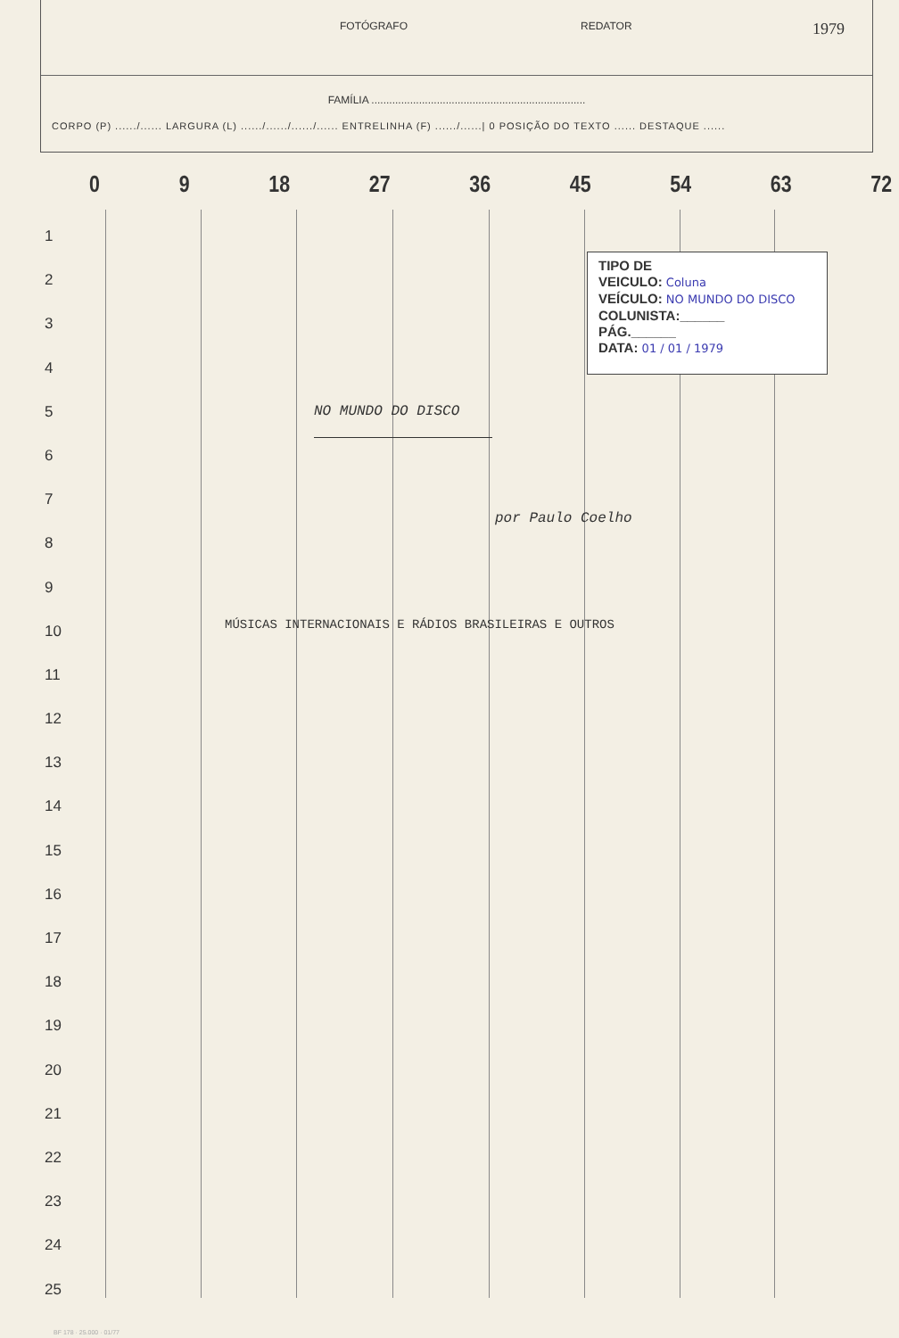FOTÓGRAFO REDATOR
1979
FAMÍLIA ........................................................................
CORPO (P) ....../...... LARGURA (L) ....../....../....../...... ENTRELINHA (F) ....../......| 0 POSIÇÃO DO TEXTO ...... DESTAQUE ......
0 9 18 27 36 45 54 63 72
1
2
3
4
5
6
7
8
9
10
11
12
13
14
15
16
17
18
19
20
21
22
23
24
25
TIPO DE
VEICULO: Coluna
VEÍCULO: NO MUNDO DO DISCO
COLUNISTA:______
PÁG.______
DATA: 01 / 01 / 1979
NO MUNDO DO DISCO
por Paulo Coelho
MÚSICAS INTERNACIONAIS E RÁDIOS BRASILEIRAS E OUTROS
BF 178 · 25.000 · 01/77